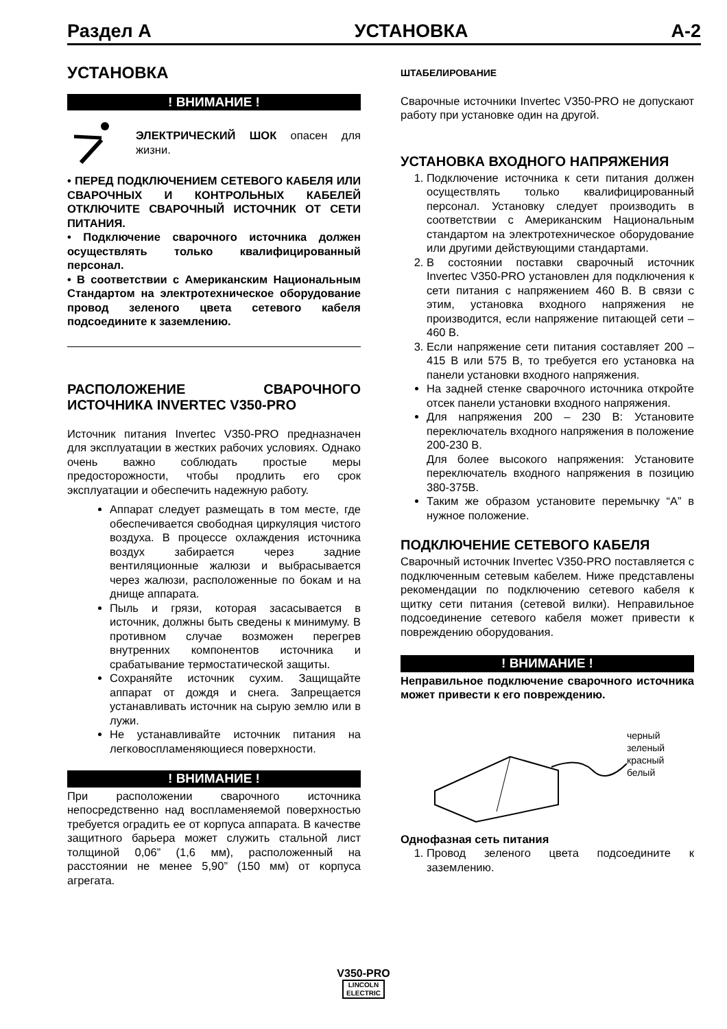Раздел A УСТАНОВКА A-2
УСТАНОВКА
! ВНИМАНИЕ !
ЭЛЕКТРИЧЕСКИЙ ШОК опасен для жизни.
• ПЕРЕД ПОДКЛЮЧЕНИЕМ СЕТЕВОГО КАБЕЛЯ ИЛИ СВАРОЧНЫХ И КОНТРОЛЬНЫХ КАБЕЛЕЙ ОТКЛЮЧИТЕ СВАРОЧНЫЙ ИСТОЧНИК ОТ СЕТИ ПИТАНИЯ.
• Подключение сварочного источника должен осуществлять только квалифицированный персонал.
• В соответствии с Американским Национальным Стандартом на электротехническое оборудование провод зеленого цвета сетевого кабеля подсоедините к заземлению.
РАСПОЛОЖЕНИЕ СВАРОЧНОГО ИСТОЧНИКА INVERTEC V350-PRO
Источник питания Invertec V350-PRO предназначен для эксплуатации в жестких рабочих условиях. Однако очень важно соблюдать простые меры предосторожности, чтобы продлить его срок эксплуатации и обеспечить надежную работу.
Аппарат следует размещать в том месте, где обеспечивается свободная циркуляция чистого воздуха. В процессе охлаждения источника воздух забирается через задние вентиляционные жалюзи и выбрасывается через жалюзи, расположенные по бокам и на днище аппарата.
Пыль и грязи, которая засасывается в источник, должны быть сведены к минимуму. В противном случае возможен перегрев внутренних компонентов источника и срабатывание термостатической защиты.
Сохраняйте источник сухим. Защищайте аппарат от дождя и снега. Запрещается устанавливать источник на сырую землю или в лужи.
Не устанавливайте источник питания на легковоспламеняющиеся поверхности.
! ВНИМАНИЕ !
При расположении сварочного источника непосредственно над воспламеняемой поверхностью требуется оградить ее от корпуса аппарата. В качестве защитного барьера может служить стальной лист толщиной 0,06” (1,6 мм), расположенный на расстоянии не менее 5,90” (150 мм) от корпуса агрегата.
ШТАБЕЛИРОВАНИЕ
Сварочные источники Invertec V350-PRO не допускают работу при установке один на другой.
УСТАНОВКА ВХОДНОГО НАПРЯЖЕНИЯ
1. Подключение источника к сети питания должен осуществлять только квалифицированный персонал. Установку следует производить в соответствии с Американским Национальным стандартом на электротехническое оборудование или другими действующими стандартами.
2. В состоянии поставки сварочный источник Invertec V350-PRO установлен для подключения к сети питания с напряжением 460 В. В связи с этим, установка входного напряжения не производится, если напряжение питающей сети – 460 В.
3. Если напряжение сети питания составляет 200 – 415 В или 575 В, то требуется его установка на панели установки входного напряжения.
На задней стенке сварочного источника откройте отсек панели установки входного напряжения.
Для напряжения 200 – 230 В: Установите переключатель входного напряжения в положение 200-230 В.
Для более высокого напряжения: Установите переключатель входного напряжения в позицию 380-375В.
Таким же образом установите перемычку “A” в нужное положение.
ПОДКЛЮЧЕНИЕ СЕТЕВОГО КАБЕЛЯ
Сварочный источник Invertec V350-PRO поставляется с подключенным сетевым кабелем. Ниже представлены рекомендации по подключению сетевого кабеля к щитку сети питания (сетевой вилки). Неправильное подсоединение сетевого кабеля может привести к повреждению оборудования.
! ВНИМАНИЕ !
Неправильное подключение сварочного источника может привести к его повреждению.
черный
зеленый
красный
белый
Однофазная сеть питания
1. Провод зеленого цвета подсоедините к заземлению.
V350-PRO
LINCOLN
ELECTRIC